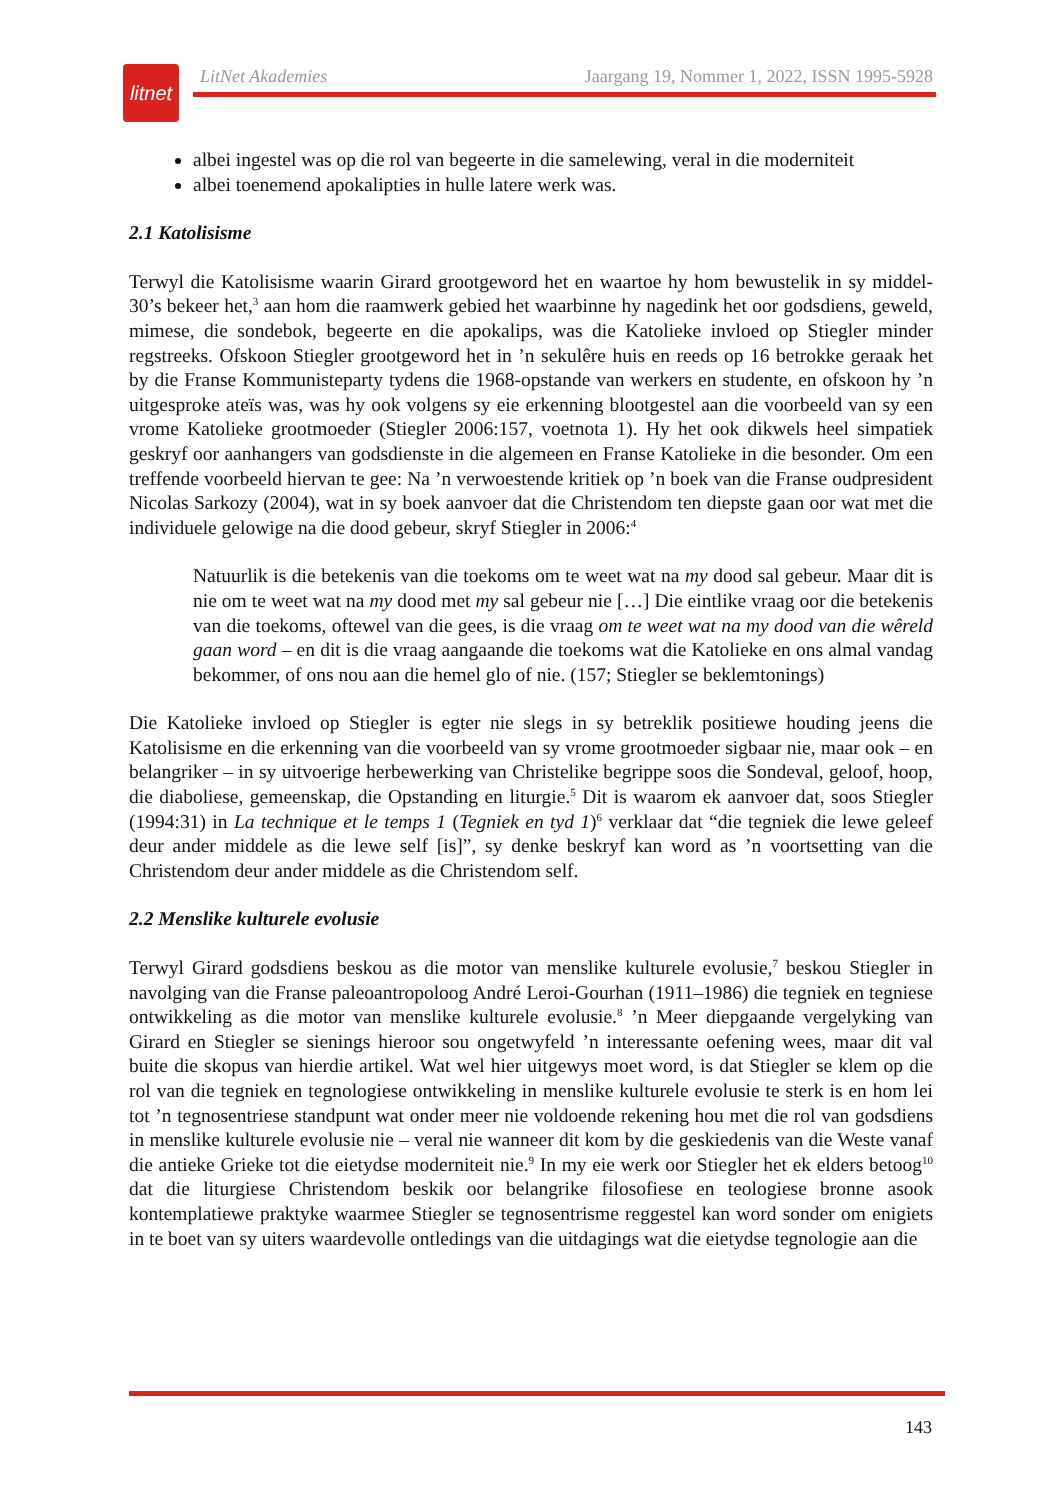litnet
LitNet Akademies Jaargang 19, Nommer 1, 2022, ISSN 1995-5928
albei ingestel was op die rol van begeerte in die samelewing, veral in die moderniteit
albei toenemend apokalipties in hulle latere werk was.
2.1 Katolisisme
Terwyl die Katolisisme waarin Girard grootgeword het en waartoe hy hom bewustelik in sy middel-30’s bekeer het,<sup>3</sup> aan hom die raamwerk gebied het waarbinne hy nagedink het oor godsdiens, geweld, mimese, die sondebok, begeerte en die apokalips, was die Katolieke invloed op Stiegler minder regstreeks. Ofskoon Stiegler grootgeword het in ’n sekulêre huis en reeds op 16 betrokke geraak het by die Franse Kommunisteparty tydens die 1968-opstande van werkers en studente, en ofskoon hy ’n uitgesproke ateïs was, was hy ook volgens sy eie erkenning blootgestel aan die voorbeeld van sy een vrome Katolieke grootmoeder (Stiegler 2006:157, voetnota 1). Hy het ook dikwels heel simpatiek geskryf oor aanhangers van godsdienste in die algemeen en Franse Katolieke in die besonder. Om een treffende voorbeeld hiervan te gee: Na ’n verwoestende kritiek op ’n boek van die Franse oudpresident Nicolas Sarkozy (2004), wat in sy boek aanvoer dat die Christendom ten diepste gaan oor wat met die individuele gelowige na die dood gebeur, skryf Stiegler in 2006:<sup>4</sup>
Natuurlik is die betekenis van die toekoms om te weet wat na my dood sal gebeur. Maar dit is nie om te weet wat na my dood met my sal gebeur nie […] Die eintlike vraag oor die betekenis van die toekoms, oftewel van die gees, is die vraag om te weet wat na my dood van die wêreld gaan word – en dit is die vraag aangaande die toekoms wat die Katolieke en ons almal vandag bekommer, of ons nou aan die hemel glo of nie. (157; Stiegler se beklemtonings)
Die Katolieke invloed op Stiegler is egter nie slegs in sy betreklik positiewe houding jeens die Katolisisme en die erkenning van die voorbeeld van sy vrome grootmoeder sigbaar nie, maar ook – en belangriker – in sy uitvoerige herbewerking van Christelike begrippe soos die Sondeval, geloof, hoop, die diaboliese, gemeenskap, die Opstanding en liturgie.<sup>5</sup> Dit is waarom ek aanvoer dat, soos Stiegler (1994:31) in La technique et le temps 1 (Tegniek en tyd 1)<sup>6</sup> verklaar dat “die tegniek die lewe geleef deur ander middele as die lewe self [is]”, sy denke beskryf kan word as ’n voortsetting van die Christendom deur ander middele as die Christendom self.
2.2 Menslike kulturele evolusie
Terwyl Girard godsdiens beskou as die motor van menslike kulturele evolusie,<sup>7</sup> beskou Stiegler in navolging van die Franse paleoantropoloog André Leroi-Gourhan (1911–1986) die tegniek en tegniese ontwikkeling as die motor van menslike kulturele evolusie.<sup>8</sup> ’n Meer diepgaande vergelyking van Girard en Stiegler se sienings hieroor sou ongetwyfeld ’n interessante oefening wees, maar dit val buite die skopus van hierdie artikel. Wat wel hier uitgewys moet word, is dat Stiegler se klem op die rol van die tegniek en tegnologiese ontwikkeling in menslike kulturele evolusie te sterk is en hom lei tot ’n tegnosentriese standpunt wat onder meer nie voldoende rekening hou met die rol van godsdiens in menslike kulturele evolusie nie – veral nie wanneer dit kom by die geskiedenis van die Weste vanaf die antieke Grieke tot die eietydse moderniteit nie.<sup>9</sup> In my eie werk oor Stiegler het ek elders betoog<sup>10</sup> dat die liturgiese Christendom beskik oor belangrike filosofiese en teologiese bronne asook kontemplatiewe praktyke waarmee Stiegler se tegnosentrisme reggestel kan word sonder om enigiets in te boet van sy uiters waardevolle ontledings van die uitdagings wat die eietydse tegnologie aan die
143